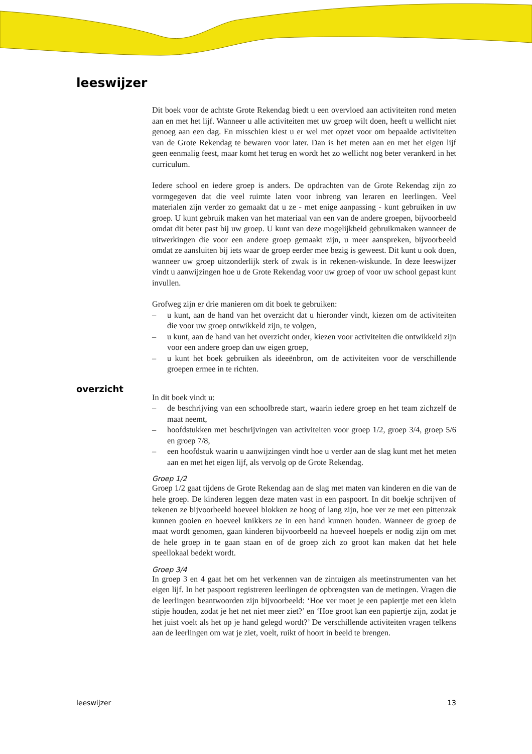leeswijzer
overzicht
Dit boek voor de achtste Grote Rekendag biedt u een overvloed aan activiteiten rond meten aan en met het lijf. Wanneer u alle activiteiten met uw groep wilt doen, heeft u wellicht niet genoeg aan een dag. En misschien kiest u er wel met opzet voor om bepaalde activiteiten van de Grote Rekendag te bewaren voor later. Dan is het meten aan en met het eigen lijf geen eenmalig feest, maar komt het terug en wordt het zo wellicht nog beter verankerd in het curriculum.
Iedere school en iedere groep is anders. De opdrachten van de Grote Rekendag zijn zo vormgegeven dat die veel ruimte laten voor inbreng van leraren en leerlingen. Veel materialen zijn verder zo gemaakt dat u ze - met enige aanpassing - kunt gebruiken in uw groep. U kunt gebruik maken van het materiaal van een van de andere groepen, bijvoorbeeld omdat dit beter past bij uw groep. U kunt van deze mogelijkheid gebruikmaken wanneer de uitwerkingen die voor een andere groep gemaakt zijn, u meer aanspreken, bijvoorbeeld omdat ze aansluiten bij iets waar de groep eerder mee bezig is geweest. Dit kunt u ook doen, wanneer uw groep uitzonderlijk sterk of zwak is in rekenen-wiskunde. In deze leeswijzer vindt u aanwijzingen hoe u de Grote Rekendag voor uw groep of voor uw school gepast kunt invullen.
Grofweg zijn er drie manieren om dit boek te gebruiken:
– u kunt, aan de hand van het overzicht dat u hieronder vindt, kiezen om de activiteiten die voor uw groep ontwikkeld zijn, te volgen,
– u kunt, aan de hand van het overzicht onder, kiezen voor activiteiten die ontwikkeld zijn voor een andere groep dan uw eigen groep,
– u kunt het boek gebruiken als ideeënbron, om de activiteiten voor de verschillende groepen ermee in te richten.
In dit boek vindt u:
– de beschrijving van een schoolbrede start, waarin iedere groep en het team zichzelf de maat neemt,
– hoofdstukken met beschrijvingen van activiteiten voor groep 1/2, groep 3/4, groep 5/6 en groep 7/8,
– een hoofdstuk waarin u aanwijzingen vindt hoe u verder aan de slag kunt met het meten aan en met het eigen lijf, als vervolg op de Grote Rekendag.
Groep 1/2
Groep 1/2 gaat tijdens de Grote Rekendag aan de slag met maten van kinderen en die van de hele groep. De kinderen leggen deze maten vast in een paspoort. In dit boekje schrijven of tekenen ze bijvoorbeeld hoeveel blokken ze hoog of lang zijn, hoe ver ze met een pittenzak kunnen gooien en hoeveel knikkers ze in een hand kunnen houden. Wanneer de groep de maat wordt genomen, gaan kinderen bijvoorbeeld na hoeveel hoepels er nodig zijn om met de hele groep in te gaan staan en of de groep zich zo groot kan maken dat het hele speellokaal bedekt wordt.
Groep 3/4
In groep 3 en 4 gaat het om het verkennen van de zintuigen als meetinstrumenten van het eigen lijf. In het paspoort registreren leerlingen de opbrengsten van de metingen. Vragen die de leerlingen beantwoorden zijn bijvoorbeeld: ‘Hoe ver moet je een papiertje met een klein stipje houden, zodat je het net niet meer ziet?’ en ‘Hoe groot kan een papiertje zijn, zodat je het juist voelt als het op je hand gelegd wordt?’ De verschillende activiteiten vragen telkens aan de leerlingen om wat je ziet, voelt, ruikt of hoort in beeld te brengen.
leeswijzer 13